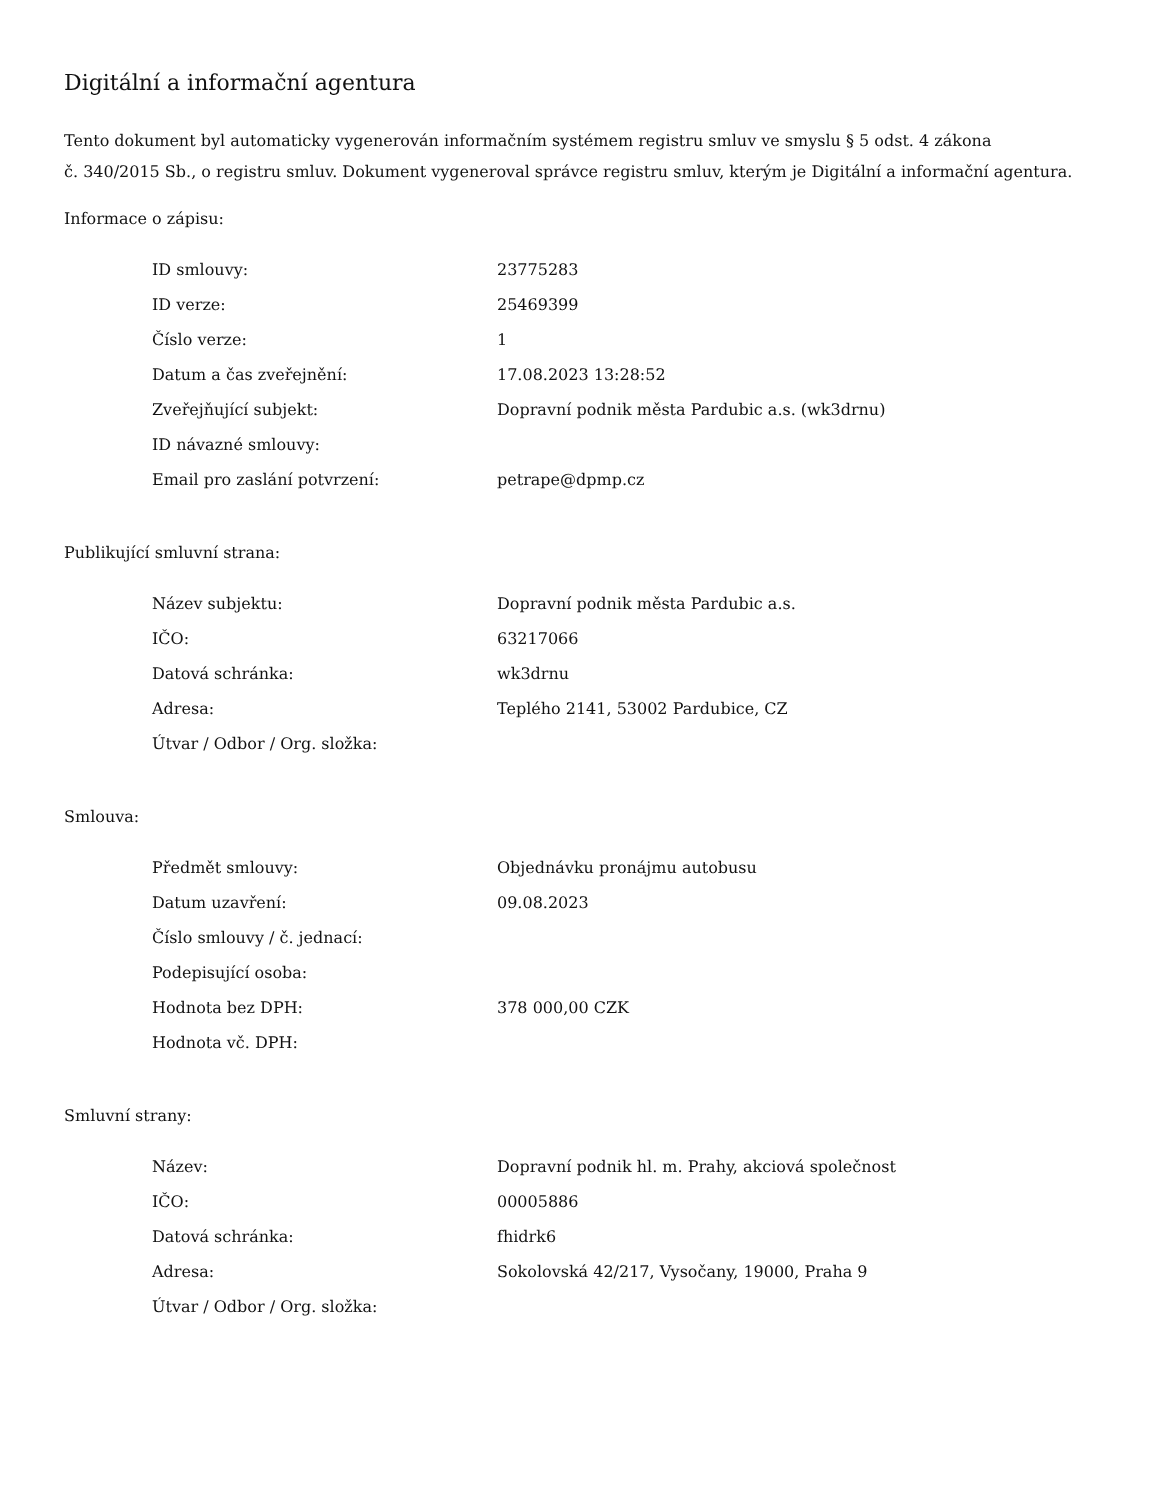Digitální a informační agentura
Tento dokument byl automaticky vygenerován informačním systémem registru smluv ve smyslu § 5 odst. 4 zákona
č. 340/2015 Sb., o registru smluv. Dokument vygeneroval správce registru smluv, kterým je Digitální a informační agentura.
Informace o zápisu:
| ID smlouvy: | 23775283 |
| ID verze: | 25469399 |
| Číslo verze: | 1 |
| Datum a čas zveřejnění: | 17.08.2023 13:28:52 |
| Zveřejňující subjekt: | Dopravní podnik města Pardubic a.s. (wk3drnu) |
| ID návazné smlouvy: | |
| Email pro zaslání potvrzení: | petrape@dpmp.cz |
Publikující smluvní strana:
| Název subjektu: | Dopravní podnik města Pardubic a.s. |
| IČO: | 63217066 |
| Datová schránka: | wk3drnu |
| Adresa: | Teplého 2141, 53002 Pardubice, CZ |
| Útvar / Odbor / Org. složka: | |
Smlouva:
| Předmět smlouvy: | Objednávku pronájmu autobusu |
| Datum uzavření: | 09.08.2023 |
| Číslo smlouvy / č. jednací: | |
| Podepisující osoba: | |
| Hodnota bez DPH: | 378 000,00 CZK |
| Hodnota vč. DPH: | |
Smluvní strany:
| Název: | Dopravní podnik hl. m. Prahy, akciová společnost |
| IČO: | 00005886 |
| Datová schránka: | fhidrk6 |
| Adresa: | Sokolovská 42/217, Vysočany, 19000, Praha 9 |
| Útvar / Odbor / Org. složka: | |